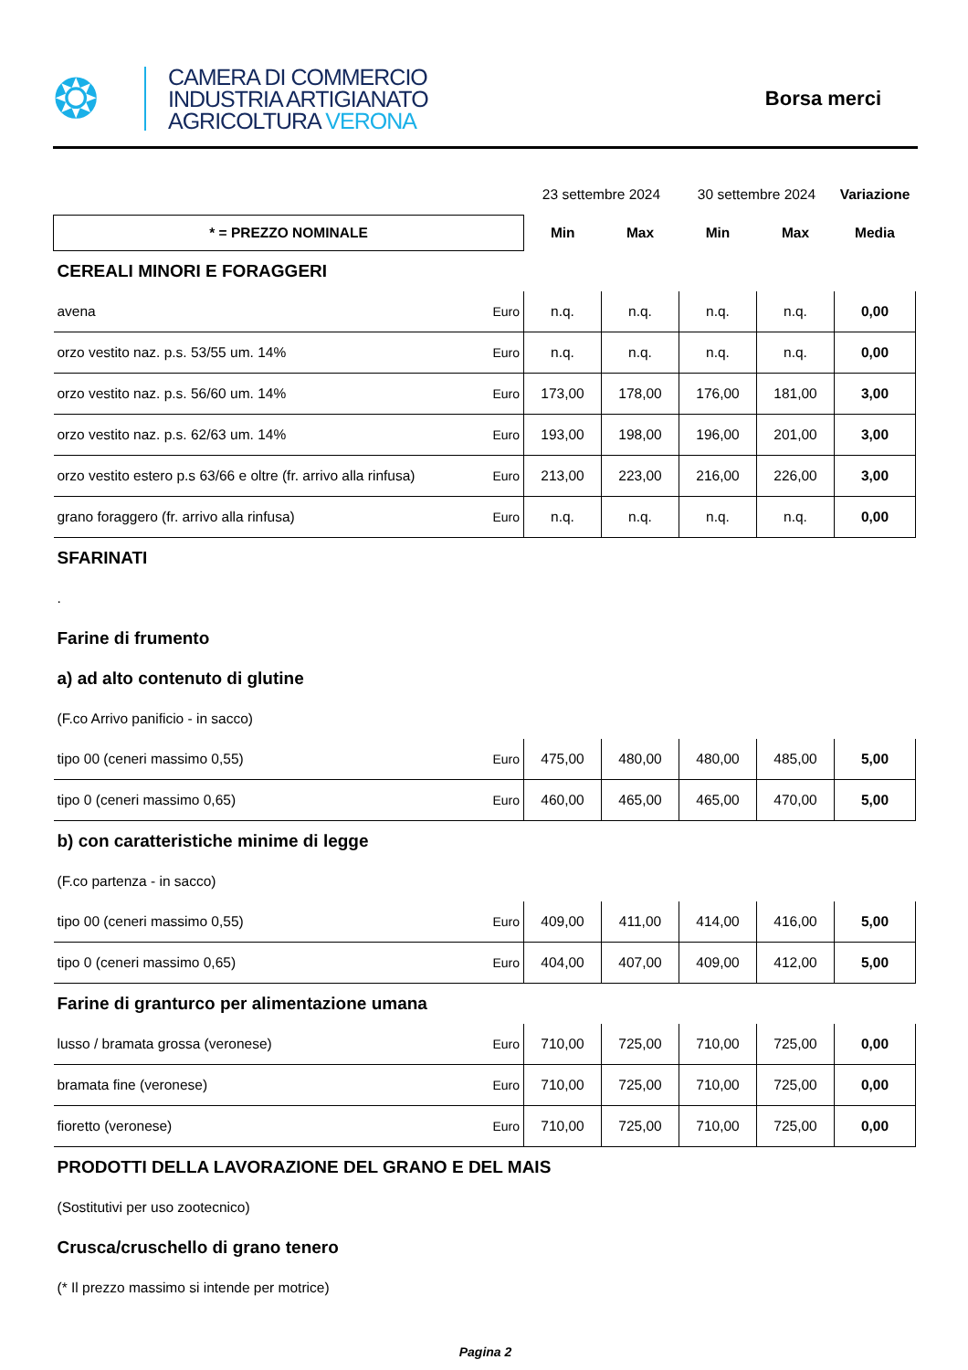❂
CAMERA DI COMMERCIO
INDUSTRIA ARTIGIANATO
AGRICOLTURA VERONA
Borsa merci
| | | 23 settembre 2024 | | 30 settembre 2024 | | Variazione |
| * = PREZZO NOMINALE | | Min | Max | Min | Max | Media |
| CEREALI MINORI E FORAGGERI | | | | | | |
| avena | Euro | n.q. | n.q. | n.q. | n.q. | 0,00 |
| orzo vestito naz. p.s. 53/55 um. 14% | Euro | n.q. | n.q. | n.q. | n.q. | 0,00 |
| orzo vestito naz. p.s. 56/60 um. 14% | Euro | 173,00 | 178,00 | 176,00 | 181,00 | 3,00 |
| orzo vestito naz. p.s. 62/63 um. 14% | Euro | 193,00 | 198,00 | 196,00 | 201,00 | 3,00 |
| orzo vestito estero p.s 63/66 e oltre (fr. arrivo alla rinfusa) | Euro | 213,00 | 223,00 | 216,00 | 226,00 | 3,00 |
| grano foraggero (fr. arrivo alla rinfusa) | Euro | n.q. | n.q. | n.q. | n.q. | 0,00 |
| SFARINATI | | | | | | |
| . | | | | | | |
| Farine di frumento | | | | | | |
| a) ad alto contenuto di glutine | | | | | | |
| (F.co Arrivo panificio - in sacco) | | | | | | |
| tipo 00 (ceneri massimo 0,55) | Euro | 475,00 | 480,00 | 480,00 | 485,00 | 5,00 |
| tipo 0 (ceneri massimo 0,65) | Euro | 460,00 | 465,00 | 465,00 | 470,00 | 5,00 |
| b) con caratteristiche minime di legge | | | | | | |
| (F.co partenza - in sacco) | | | | | | |
| tipo 00 (ceneri massimo 0,55) | Euro | 409,00 | 411,00 | 414,00 | 416,00 | 5,00 |
| tipo 0 (ceneri massimo 0,65) | Euro | 404,00 | 407,00 | 409,00 | 412,00 | 5,00 |
| Farine di granturco per alimentazione umana | | | | | | |
| lusso / bramata grossa (veronese) | Euro | 710,00 | 725,00 | 710,00 | 725,00 | 0,00 |
| bramata fine (veronese) | Euro | 710,00 | 725,00 | 710,00 | 725,00 | 0,00 |
| fioretto (veronese) | Euro | 710,00 | 725,00 | 710,00 | 725,00 | 0,00 |
| PRODOTTI DELLA LAVORAZIONE DEL GRANO E DEL MAIS | | | | | | |
| (Sostitutivi per uso zootecnico) | | | | | | |
| Crusca/cruschello di grano tenero | | | | | | |
| (* Il prezzo massimo si intende per motrice) | | | | | | |
Pagina 2